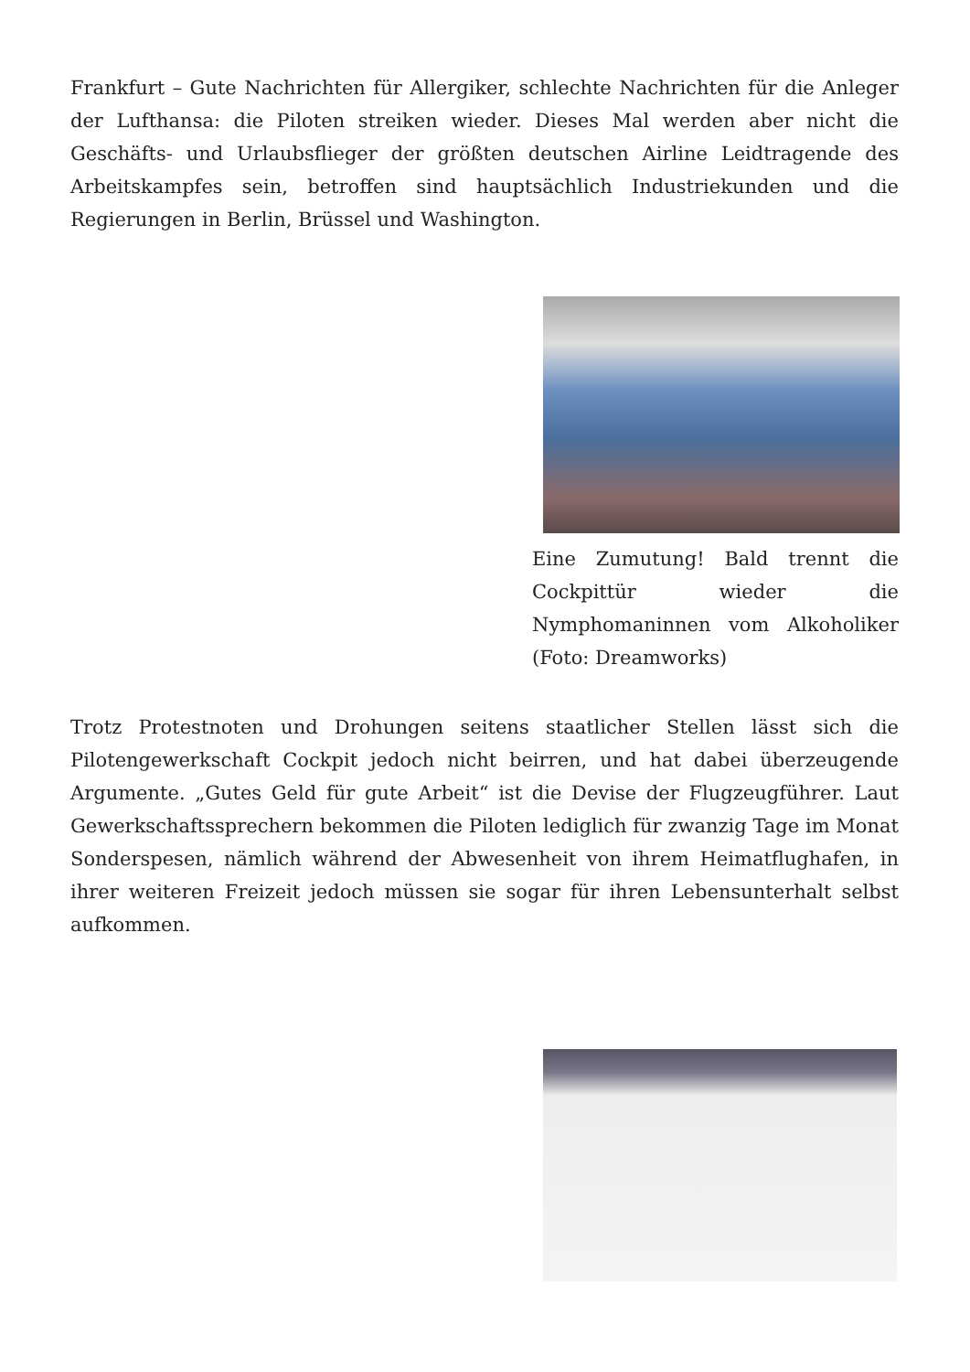Frankfurt – Gute Nachrichten für Allergiker, schlechte Nachrichten für die Anleger der Lufthansa: die Piloten streiken wieder. Dieses Mal werden aber nicht die Geschäfts- und Urlaubsflieger der größten deutschen Airline Leidtragende des Arbeitskampfes sein, betroffen sind hauptsächlich Industriekunden und die Regierungen in Berlin, Brüssel und Washington.
Eine Zumutung! Bald trennt die Cockpittür wieder die Nymphomaninnen vom Alkoholiker (Foto: Dreamworks)
Trotz Protestnoten und Drohungen seitens staatlicher Stellen lässt sich die Pilotengewerkschaft Cockpit jedoch nicht beirren, und hat dabei überzeugende Argumente. „Gutes Geld für gute Arbeit“ ist die Devise der Flugzeugführer. Laut Gewerkschaftssprechern bekommen die Piloten lediglich für zwanzig Tage im Monat Sonderspesen, nämlich während der Abwesenheit von ihrem Heimatflughafen, in ihrer weiteren Freizeit jedoch müssen sie sogar für ihren Lebensunterhalt selbst aufkommen.